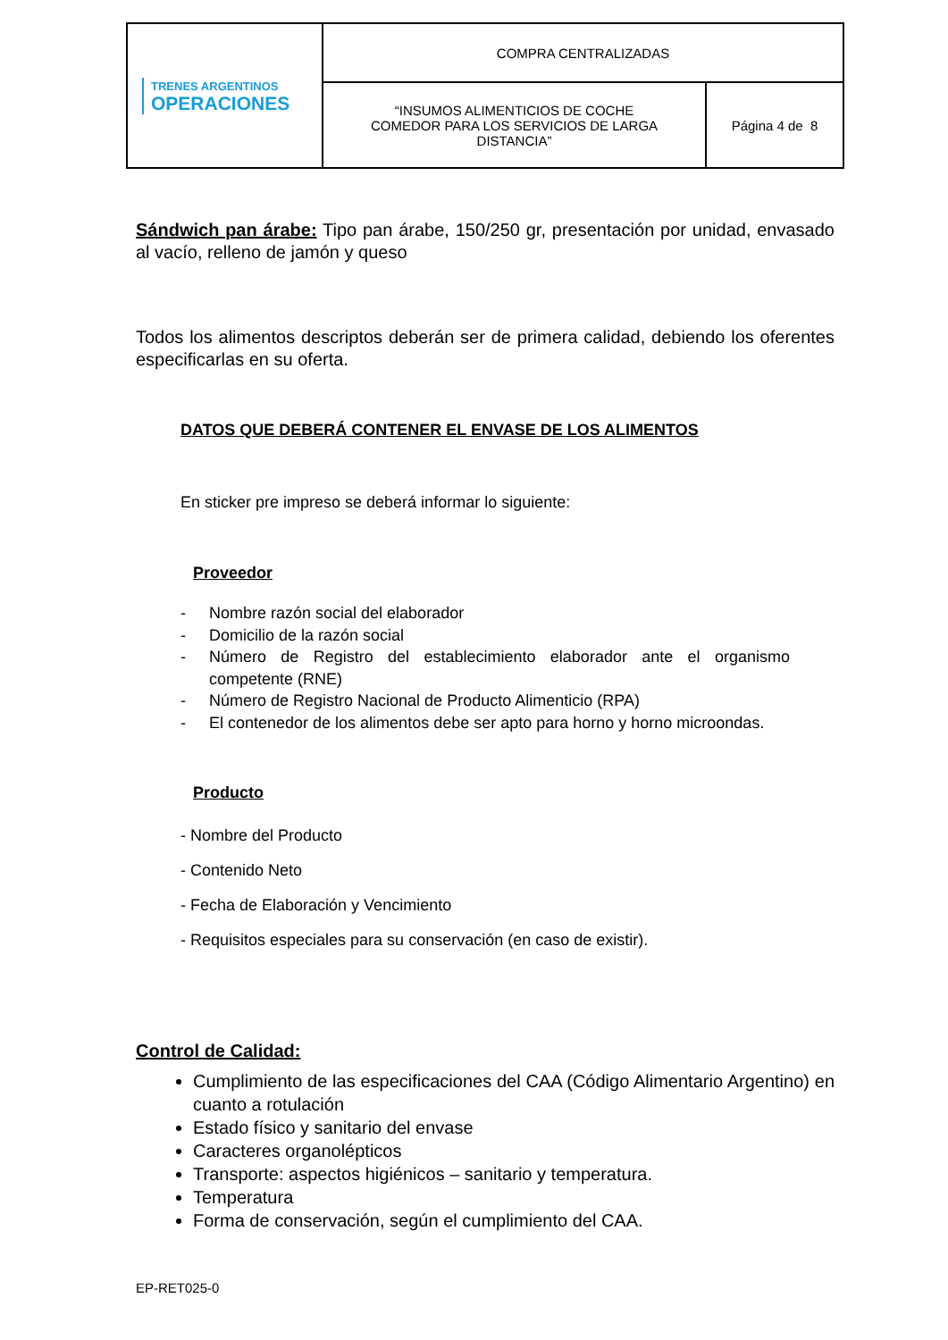| TRENES ARGENTINOS OPERACIONES | COMPRA CENTRALIZADAS | |
| | “INSUMOS ALIMENTICIOS DE COCHE COMEDOR PARA LOS SERVICIOS DE LARGA DISTANCIA” | Página 4 de 8 |
Sándwich pan árabe: Tipo pan árabe, 150/250 gr, presentación por unidad, envasado al vacío, relleno de jamón y queso
Todos los alimentos descriptos deberán ser de primera calidad, debiendo los oferentes especificarlas en su oferta.
DATOS QUE DEBERÁ CONTENER EL ENVASE DE LOS ALIMENTOS
En sticker pre impreso se deberá informar lo siguiente:
Proveedor
- Nombre razón social del elaborador
- Domicilio de la razón social
- Número de Registro del establecimiento elaborador ante el organismo competente (RNE)
- Número de Registro Nacional de Producto Alimenticio (RPA)
- El contenedor de los alimentos debe ser apto para horno y horno microondas.
Producto
- Nombre del Producto
- Contenido Neto
- Fecha de Elaboración y Vencimiento
- Requisitos especiales para su conservación (en caso de existir).
Control de Calidad:
Cumplimiento de las especificaciones del CAA (Código Alimentario Argentino) en cuanto a rotulación
Estado físico y sanitario del envase
Caracteres organolépticos
Transporte: aspectos higiénicos – sanitario y temperatura.
Temperatura
Forma de conservación, según el cumplimiento del CAA.
EP-RET025-0